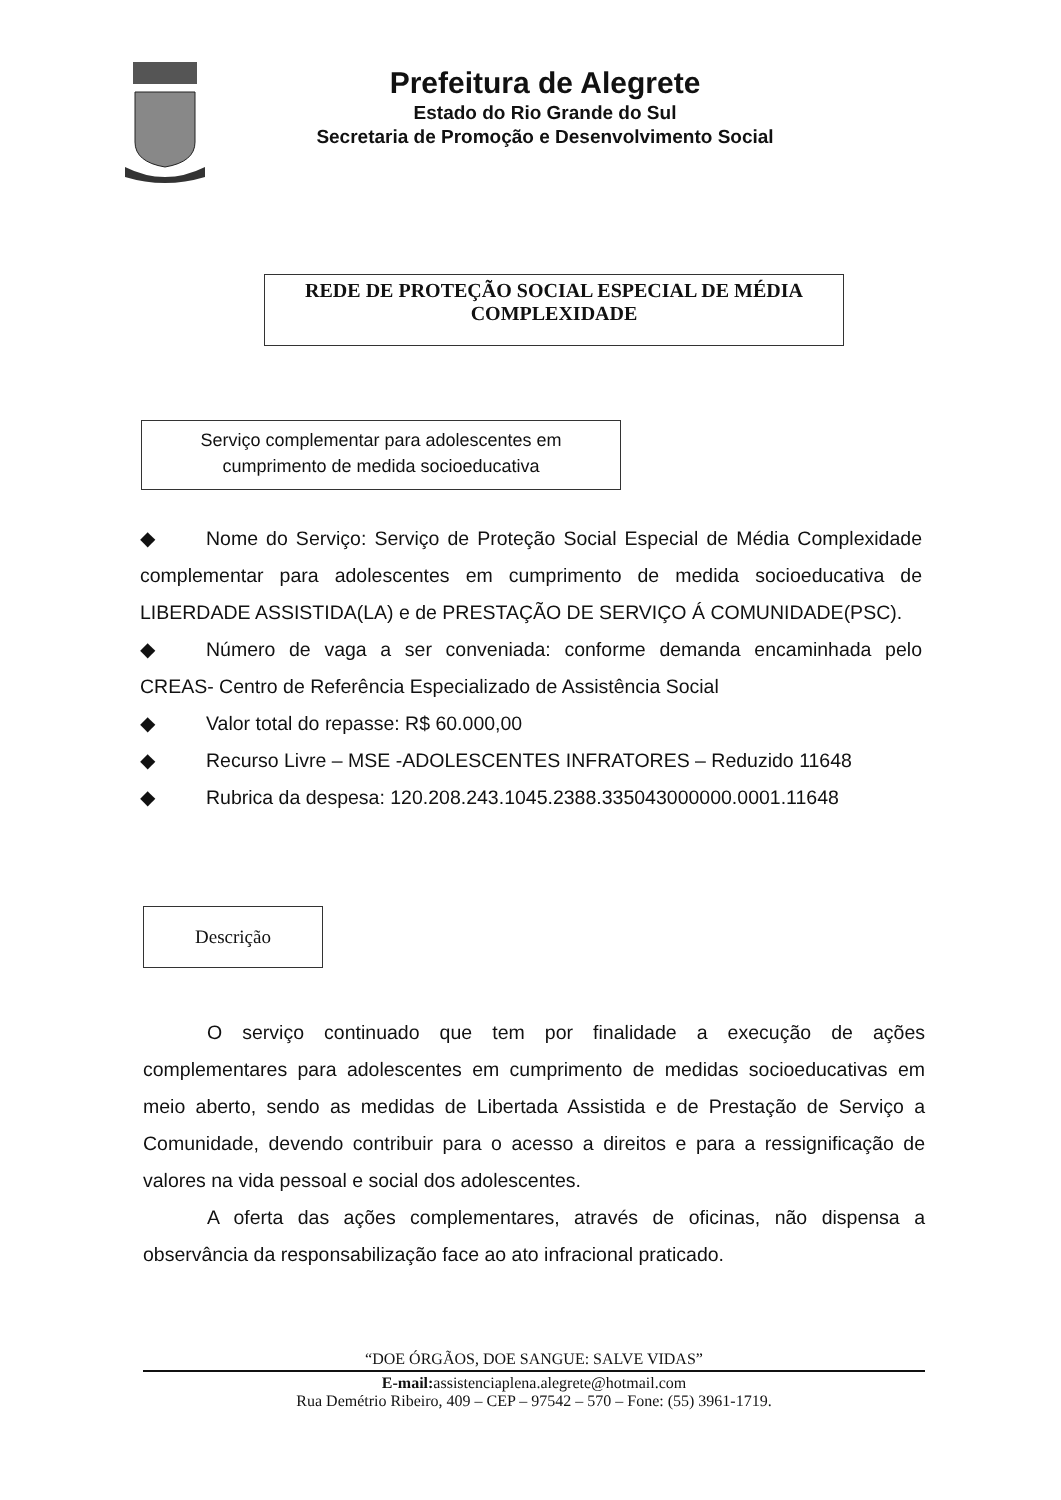Prefeitura de Alegrete
Estado do Rio Grande do Sul
Secretaria de Promoção e Desenvolvimento Social
REDE DE PROTEÇÃO SOCIAL ESPECIAL DE MÉDIA COMPLEXIDADE
Serviço complementar para adolescentes em
cumprimento de medida socioeducativa
◆ Nome do Serviço: Serviço de Proteção Social Especial de Média Complexidade complementar para adolescentes em cumprimento de medida socioeducativa de LIBERDADE ASSISTIDA(LA) e de PRESTAÇÃO DE SERVIÇO Á COMUNIDADE(PSC).
◆ Número de vaga a ser conveniada: conforme demanda encaminhada pelo CREAS- Centro de Referência Especializado de Assistência Social
◆ Valor total do repasse: R$ 60.000,00
◆ Recurso Livre – MSE -ADOLESCENTES INFRATORES – Reduzido 11648
◆ Rubrica da despesa: 120.208.243.1045.2388.335043000000.0001.11648
Descrição
O serviço continuado que tem por finalidade a execução de ações complementares para adolescentes em cumprimento de medidas socioeducativas em meio aberto, sendo as medidas de Libertada Assistida e de Prestação de Serviço a Comunidade, devendo contribuir para o acesso a direitos e para a ressignificação de valores na vida pessoal e social dos adolescentes.
A oferta das ações complementares, através de oficinas, não dispensa a observância da responsabilização face ao ato infracional praticado.
“DOE ÓRGÃOS, DOE SANGUE: SALVE VIDAS”
E-mail: assistenciaplena.alegrete@hotmail.com
Rua Demétrio Ribeiro, 409 – CEP – 97542 – 570 – Fone: (55) 3961-1719.